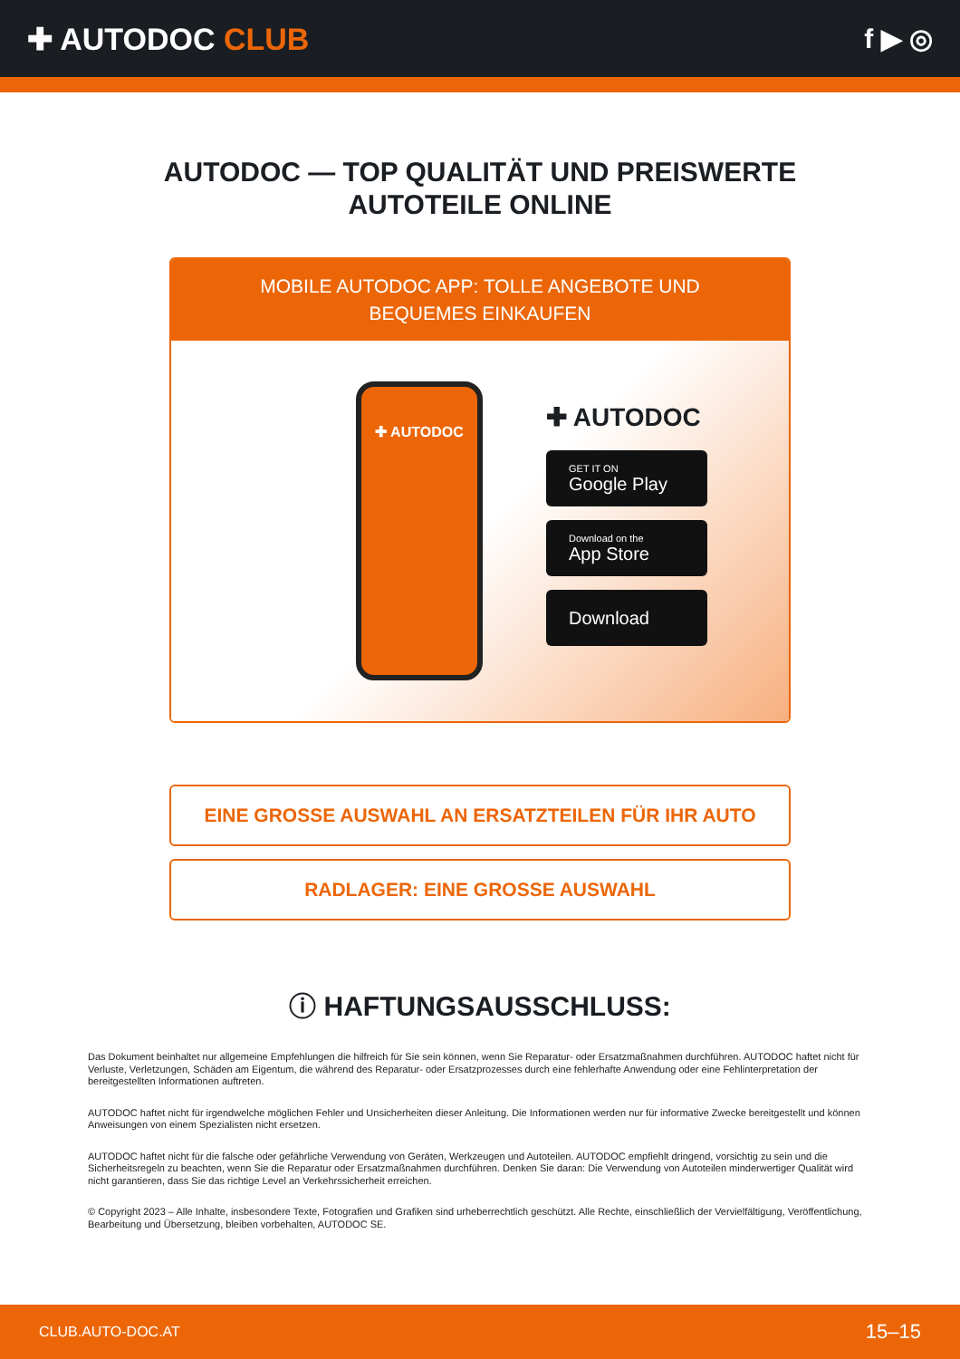✚ AUTODOC CLUB f ▶ ◎
AUTODOC — TOP QUALITÄT UND PREISWERTE
AUTOTEILE ONLINE
MOBILE AUTODOC APP: TOLLE ANGEBOTE UND BEQUEMES EINKAUFEN
✚ AUTODOC
✚ AUTODOC
GET IT ON
Google Play
Download on the
App Store
Download
EINE GROSSE AUSWAHL AN ERSATZTEILEN FÜR IHR AUTO
RADLAGER: EINE GROSSE AUSWAHL
ⓘ HAFTUNGSAUSSCHLUSS:
Das Dokument beinhaltet nur allgemeine Empfehlungen die hilfreich für Sie sein können, wenn Sie Reparatur- oder Ersatzmaßnahmen durchführen. AUTODOC haftet nicht für Verluste, Verletzungen, Schäden am Eigentum, die während des Reparatur- oder Ersatzprozesses durch eine fehlerhafte Anwendung oder eine Fehlinterpretation der bereitgestellten Informationen auftreten.
AUTODOC haftet nicht für irgendwelche möglichen Fehler und Unsicherheiten dieser Anleitung. Die Informationen werden nur für informative Zwecke bereitgestellt und können Anweisungen von einem Spezialisten nicht ersetzen.
AUTODOC haftet nicht für die falsche oder gefährliche Verwendung von Geräten, Werkzeugen und Autoteilen. AUTODOC empfiehlt dringend, vorsichtig zu sein und die Sicherheitsregeln zu beachten, wenn Sie die Reparatur oder Ersatzmaßnahmen durchführen. Denken Sie daran: Die Verwendung von Autoteilen minderwertiger Qualität wird nicht garantieren, dass Sie das richtige Level an Verkehrssicherheit erreichen.
© Copyright 2023 – Alle Inhalte, insbesondere Texte, Fotografien und Grafiken sind urheberrechtlich geschützt. Alle Rechte, einschließlich der Vervielfältigung, Veröffentlichung, Bearbeitung und Übersetzung, bleiben vorbehalten, AUTODOC SE.
CLUB.AUTO-DOC.AT 15–15